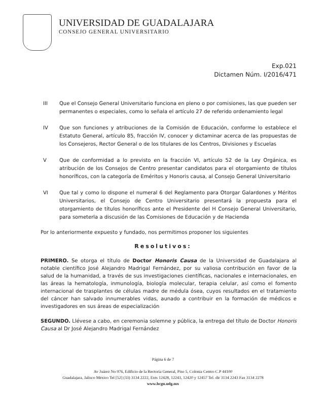UNIVERSIDAD DE GUADALAJARA
CONSEJO GENERAL UNIVERSITARIO
Exp.021
Dictamen Núm. I/2016/471
III Que el Consejo General Universitario funciona en pleno o por comisiones, las que pueden ser permanentes o especiales, como lo señala el artículo 27 de referido ordenamiento legal
IV Que son funciones y atribuciones de la Comisión de Educación, conforme lo establece el Estatuto General, artículo 85, fracción IV, conocer y dictaminar acerca de las propuestas de los Consejeros, Rector General o de los titulares de los Centros, Divisiones y Escuelas
V Que de conformidad a lo previsto en la fracción VI, artículo 52 de la Ley Orgánica, es atribución de los Consejos de Centro presentar candidatos para el otorgamiento de títulos honoríficos, con la categoría de Eméritos y Honoris causa, al Consejo General Universitario
VI Que tal y como lo dispone el numeral 6 del Reglamento para Otorgar Galardones y Méritos Universitarios, el Consejo de Centro Universitario presentará la propuesta para el otorgamiento de títulos honoríficos ante el Presidente del H Consejo General Universitario, para someterla a discusión de las Comisiones de Educación y de Hacienda
Por lo anteriormente expuesto y fundado, nos permitimos proponer los siguientes
Resolutivos:
PRIMERO. Se otorga el título de Doctor Honoris Causa de la Universidad de Guadalajara al notable científico José Alejandro Madrigal Fernández, por su valiosa contribución en favor de la salud de la humanidad, a través de sus investigaciones científicas, nacionales e internacionales, en las áreas la hematología, inmunología, biología molecular, terapia celular, así como el fomento internacional de trasplantes de células madre de médula ósea, cuyos resultados en el tratamiento del cáncer han salvado innumerables vidas, aunado a contribuir en la formación de médicos e investigadores en sus áreas de especialización
SEGUNDO. Llévese a cabo, en ceremonia solemne y pública, la entrega del título de Doctor Honoris Causa al Dr José Alejandro Madrigal Fernández
Página 6 de 7
Av Juárez No 976, Edificio de la Rectoría General, Piso 5, Colonia Centro C.P 44100
Guadalajara, Jalisco México Tel [52] (33) 3134 2222, Exts 12428, 12243, 12420 y 12457 Tel. dir 3134 2243 Fax 3134 2278
www.hcgu.udg.mx